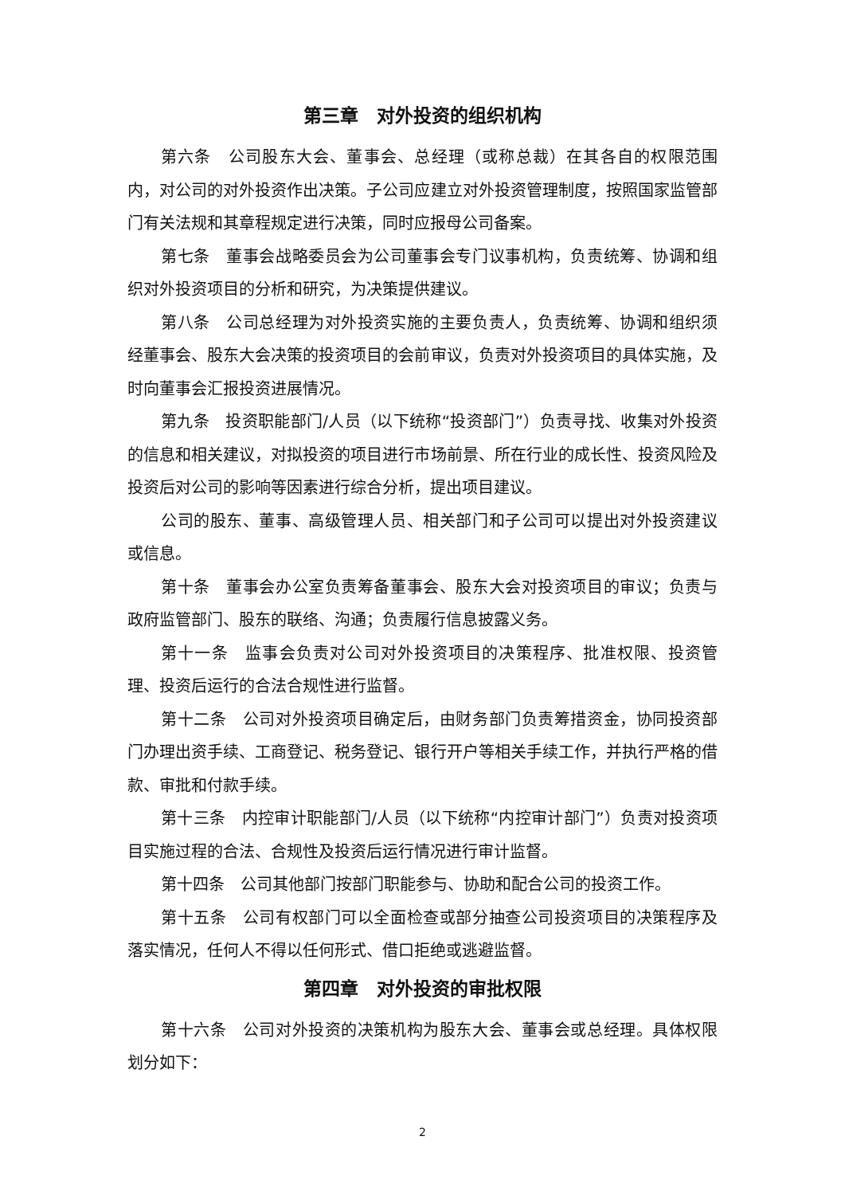第三章　对外投资的组织机构
第六条　公司股东大会、董事会、总经理（或称总裁）在其各自的权限范围内，对公司的对外投资作出决策。子公司应建立对外投资管理制度，按照国家监管部门有关法规和其章程规定进行决策，同时应报母公司备案。
第七条　董事会战略委员会为公司董事会专门议事机构，负责统筹、协调和组织对外投资项目的分析和研究，为决策提供建议。
第八条　公司总经理为对外投资实施的主要负责人，负责统筹、协调和组织须经董事会、股东大会决策的投资项目的会前审议，负责对外投资项目的具体实施，及时向董事会汇报投资进展情况。
第九条　投资职能部门/人员（以下统称“投资部门”）负责寻找、收集对外投资的信息和相关建议，对拟投资的项目进行市场前景、所在行业的成长性、投资风险及投资后对公司的影响等因素进行综合分析，提出项目建议。
公司的股东、董事、高级管理人员、相关部门和子公司可以提出对外投资建议或信息。
第十条　董事会办公室负责筹备董事会、股东大会对投资项目的审议；负责与政府监管部门、股东的联络、沟通；负责履行信息披露义务。
第十一条　监事会负责对公司对外投资项目的决策程序、批准权限、投资管理、投资后运行的合法合规性进行监督。
第十二条　公司对外投资项目确定后，由财务部门负责筹措资金，协同投资部门办理出资手续、工商登记、税务登记、银行开户等相关手续工作，并执行严格的借款、审批和付款手续。
第十三条　内控审计职能部门/人员（以下统称“内控审计部门”）负责对投资项目实施过程的合法、合规性及投资后运行情况进行审计监督。
第十四条　公司其他部门按部门职能参与、协助和配合公司的投资工作。
第十五条　公司有权部门可以全面检查或部分抽查公司投资项目的决策程序及落实情况，任何人不得以任何形式、借口拒绝或逃避监督。
第四章　对外投资的审批权限
第十六条　公司对外投资的决策机构为股东大会、董事会或总经理。具体权限划分如下：
2